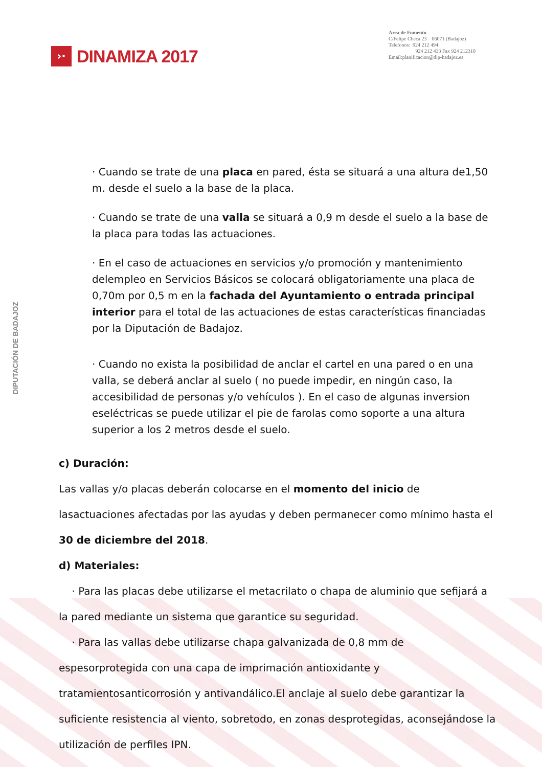›·
DINAMIZA 2017
Area de Fomento
C/Felipe Checa 23 06071 (Badajoz)
Telefonos: 924 212 494
924 212 433 Fax 924 212310
Email:planificacion@dip-badajoz.es
DIPUTACIÓN DE BADAJOZ
· Cuando se trate de una placa en pared, ésta se situará a una altura de1,50 m. desde el suelo a la base de la placa.
· Cuando se trate de una valla se situará a 0,9 m desde el suelo a la base de la placa para todas las actuaciones.
· En el caso de actuaciones en servicios y/o promoción y mantenimiento delempleo en Servicios Básicos se colocará obligatoriamente una placa de 0,70m por 0,5 m en la fachada del Ayuntamiento o entrada principal interior para el total de las actuaciones de estas características financiadas por la Diputación de Badajoz.
· Cuando no exista la posibilidad de anclar el cartel en una pared o en una valla, se deberá anclar al suelo ( no puede impedir, en ningún caso, la accesibilidad de personas y/o vehículos ). En el caso de algunas inversion eseléctricas se puede utilizar el pie de farolas como soporte a una altura superior a los 2 metros desde el suelo.
c) Duración:
Las vallas y/o placas deberán colocarse en el momento del inicio de lasactuaciones afectadas por las ayudas y deben permanecer como mínimo hasta el 30 de diciembre del 2018.
d) Materiales:
· Para las placas debe utilizarse el metacrilato o chapa de aluminio que sefijará a la pared mediante un sistema que garantice su seguridad.
· Para las vallas debe utilizarse chapa galvanizada de 0,8 mm de espesorprotegida con una capa de imprimación antioxidante y tratamientosanticorrosión y antivandálico.El anclaje al suelo debe garantizar la suficiente resistencia al viento, sobretodo, en zonas desprotegidas, aconsejándose la utilización de perfiles IPN.